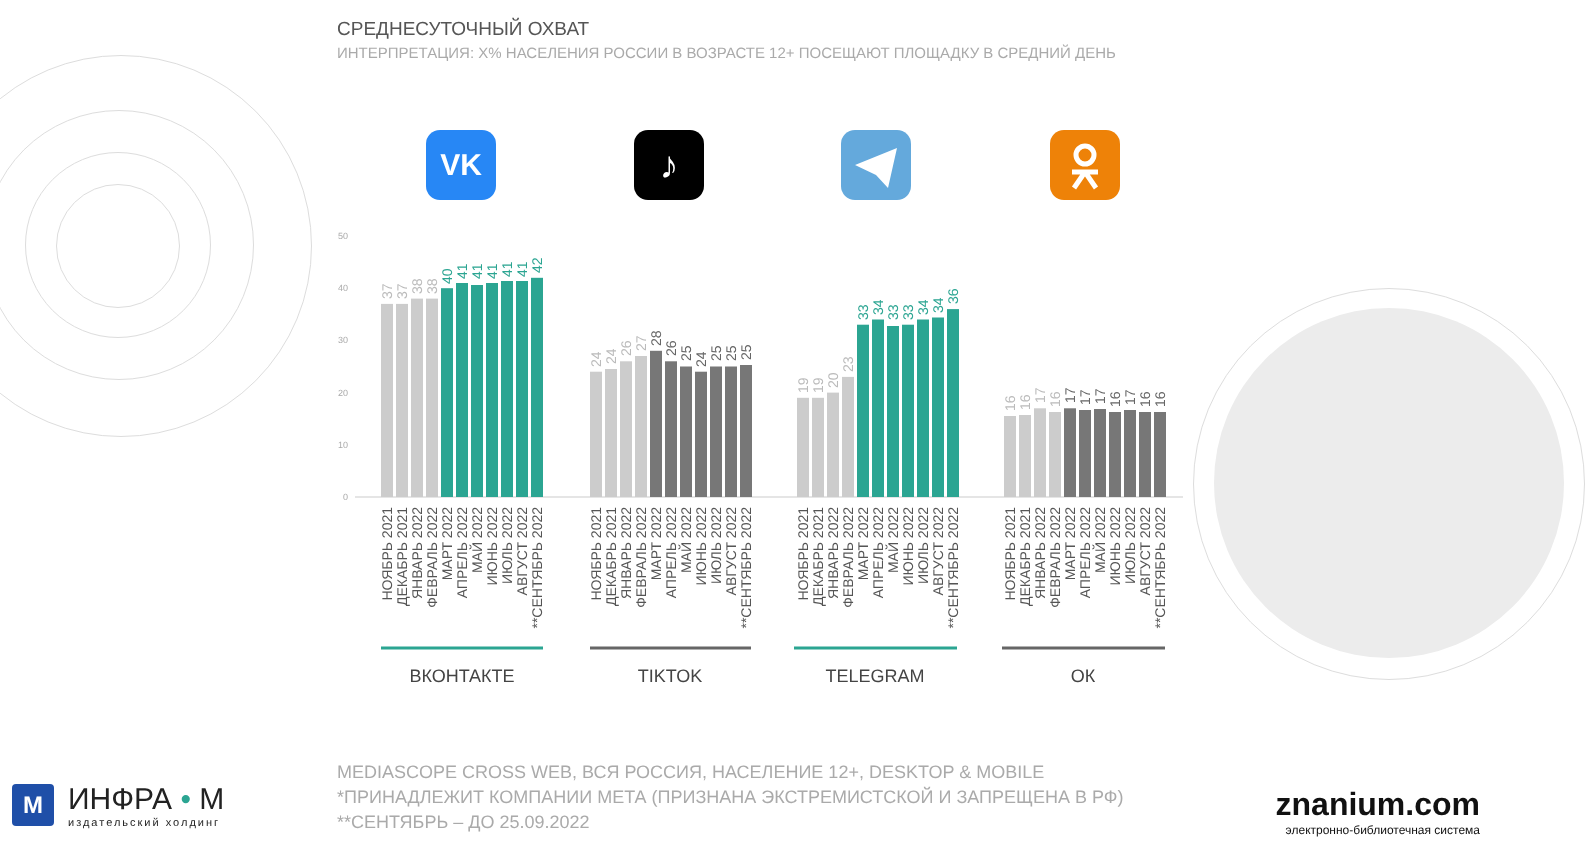СРЕДНЕСУТОЧНЫЙ ОХВАТ
ИНТЕРПРЕТАЦИЯ: Х% НАСЕЛЕНИЯ РОССИИ В ВОЗРАСТЕ 12+ ПОСЕЩАЮТ ПЛОЩАДКУ В СРЕДНИЙ ДЕНЬ
VK
♪
50
40
30
20
10
0
37
37
38
38
40
41
41
41
41
41
42
24
24
26
27
28
26
25
24
25
25
25
19
19
20
23
33
34
33
33
34
34
36
16
16
17
16
17
17
17
16
17
16
16
НОЯБРЬ 2021
ДЕКАБРЬ 2021
ЯНВАРЬ 2022
ФЕВРАЛЬ 2022
МАРТ 2022
АПРЕЛЬ 2022
МАЙ 2022
ИЮНЬ 2022
ИЮЛЬ 2022
АВГУСТ 2022
**СЕНТЯБРЬ 2022
НОЯБРЬ 2021
ДЕКАБРЬ 2021
ЯНВАРЬ 2022
ФЕВРАЛЬ 2022
МАРТ 2022
АПРЕЛЬ 2022
МАЙ 2022
ИЮНЬ 2022
ИЮЛЬ 2022
АВГУСТ 2022
**СЕНТЯБРЬ 2022
НОЯБРЬ 2021
ДЕКАБРЬ 2021
ЯНВАРЬ 2022
ФЕВРАЛЬ 2022
МАРТ 2022
АПРЕЛЬ 2022
МАЙ 2022
ИЮНЬ 2022
ИЮЛЬ 2022
АВГУСТ 2022
**СЕНТЯБРЬ 2022
НОЯБРЬ 2021
ДЕКАБРЬ 2021
ЯНВАРЬ 2022
ФЕВРАЛЬ 2022
МАРТ 2022
АПРЕЛЬ 2022
МАЙ 2022
ИЮНЬ 2022
ИЮЛЬ 2022
АВГУСТ 2022
**СЕНТЯБРЬ 2022
ВКОНТАКТЕ
TIKTOK
TELEGRAM
ОК
MEDIASCOPE CROSS WEB, ВСЯ РОССИЯ, НАСЕЛЕНИЕ 12+, DESKTOP & MOBILE
*ПРИНАДЛЕЖИТ КОМПАНИИ МЕТА (ПРИЗНАНА ЭКСТРЕМИСТСКОЙ И ЗАПРЕЩЕНА В РФ)
**СЕНТЯБРЬ – ДО 25.09.2022
M
ИНФРА • М
издательский холдинг
znanium.com
электронно-библиотечная система